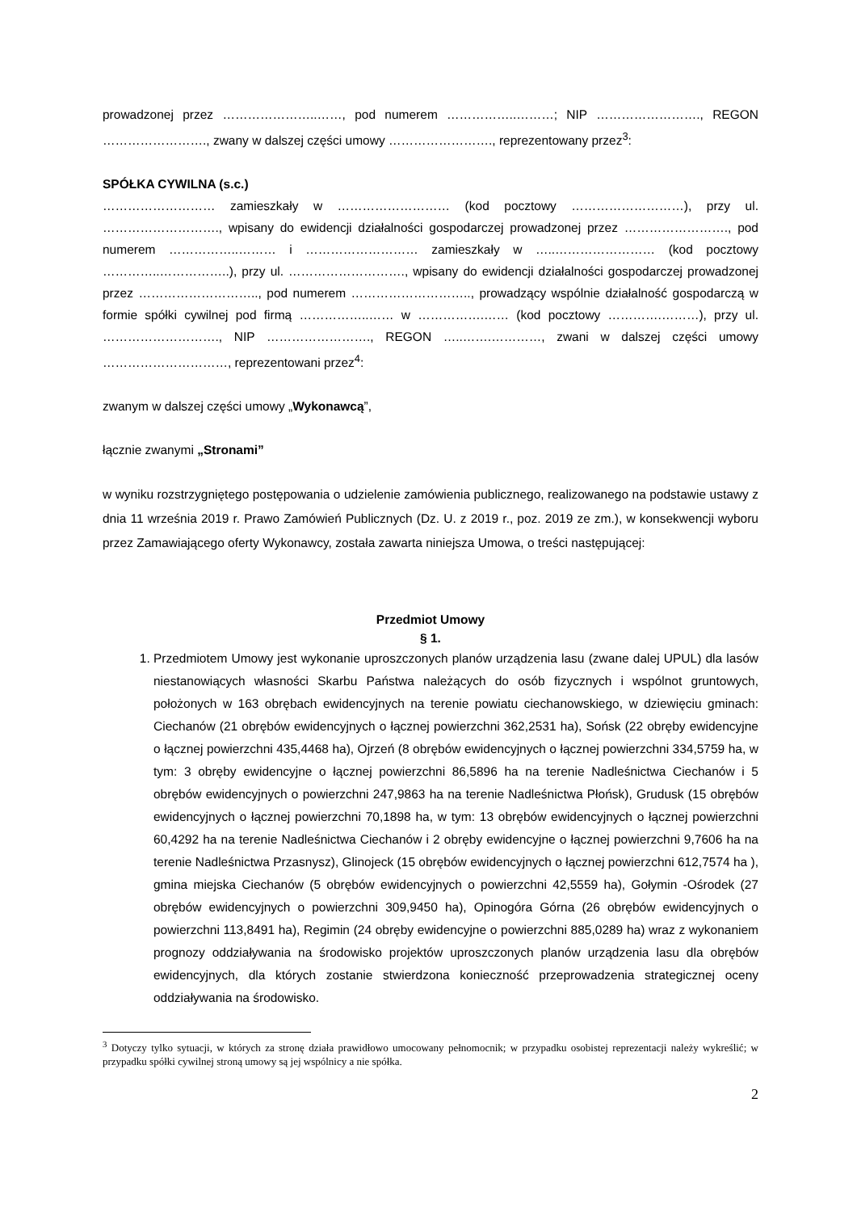prowadzonej przez …………………..……, pod numerem ……………..………; NIP ……………………., REGON ……………………., zwany w dalszej części umowy ……………………., reprezentowany przez<sup>3</sup>:
SPÓŁKA CYWILNA (s.c.)
……………………… zamieszkały w ……………………… (kod pocztowy ………………………), przy ul. ………………………., wpisany do ewidencji działalności gospodarczej prowadzonej przez ……………………., pod numerem ……………..……… i ……………………… zamieszkały w …..…………………… (kod pocztowy …………..……………..), przy ul. ………………………., wpisany do ewidencji działalności gospodarczej prowadzonej przez ……………………….., pod numerem ……………………….., prowadzący wspólnie działalność gospodarczą w formie spółki cywilnej pod firmą ……………..…… w …………….…… (kod pocztowy ………….………), przy ul. ………………………., NIP ……………………., REGON …..…….…………, zwani w dalszej części umowy …………………………, reprezentowani przez<sup>4</sup>:
zwanym w dalszej części umowy „Wykonawcą”,
łącznie zwanymi „Stronami”
w wyniku rozstrzygniętego postępowania o udzielenie zamówienia publicznego, realizowanego na podstawie ustawy z dnia 11 września 2019 r. Prawo Zamówień Publicznych (Dz. U. z 2019 r., poz. 2019 ze zm.), w konsekwencji wyboru przez Zamawiającego oferty Wykonawcy, została zawarta niniejsza Umowa, o treści następującej:
Przedmiot Umowy
§ 1.
1. Przedmiotem Umowy jest wykonanie uproszczonych planów urządzenia lasu (zwane dalej UPUL) dla lasów niestanowiących własności Skarbu Państwa należących do osób fizycznych i wspólnot gruntowych, położonych w 163 obrębach ewidencyjnych na terenie powiatu ciechanowskiego, w dziewięciu gminach: Ciechanów (21 obrębów ewidencyjnych o łącznej powierzchni 362,2531 ha), Sońsk (22 obręby ewidencyjne o łącznej powierzchni 435,4468 ha), Ojrzeń (8 obrębów ewidencyjnych o łącznej powierzchni 334,5759 ha, w tym: 3 obręby ewidencyjne o łącznej powierzchni 86,5896 ha na terenie Nadleśnictwa Ciechanów i 5 obrębów ewidencyjnych o powierzchni 247,9863 ha na terenie Nadleśnictwa Płońsk), Grudusk (15 obrębów ewidencyjnych o łącznej powierzchni 70,1898 ha, w tym: 13 obrębów ewidencyjnych o łącznej powierzchni 60,4292 ha na terenie Nadleśnictwa Ciechanów i 2 obręby ewidencyjne o łącznej powierzchni 9,7606 ha na terenie Nadleśnictwa Przasnysz), Glinojeck (15 obrębów ewidencyjnych o łącznej powierzchni 612,7574 ha ), gmina miejska Ciechanów (5 obrębów ewidencyjnych o powierzchni 42,5559 ha), Gołymin -Ośrodek (27 obrębów ewidencyjnych o powierzchni 309,9450 ha), Opinogóra Górna (26 obrębów ewidencyjnych o powierzchni 113,8491 ha), Regimin (24 obręby ewidencyjne o powierzchni 885,0289 ha) wraz z wykonaniem prognozy oddziaływania na środowisko projektów uproszczonych planów urządzenia lasu dla obrębów ewidencyjnych, dla których zostanie stwierdzona konieczność przeprowadzenia strategicznej oceny oddziaływania na środowisko.
<sup>3</sup> Dotyczy tylko sytuacji, w których za stronę działa prawidłowo umocowany pełnomocnik; w przypadku osobistej reprezentacji należy wykreślić; w przypadku spółki cywilnej stroną umowy są jej wspólnicy a nie spółka.
2